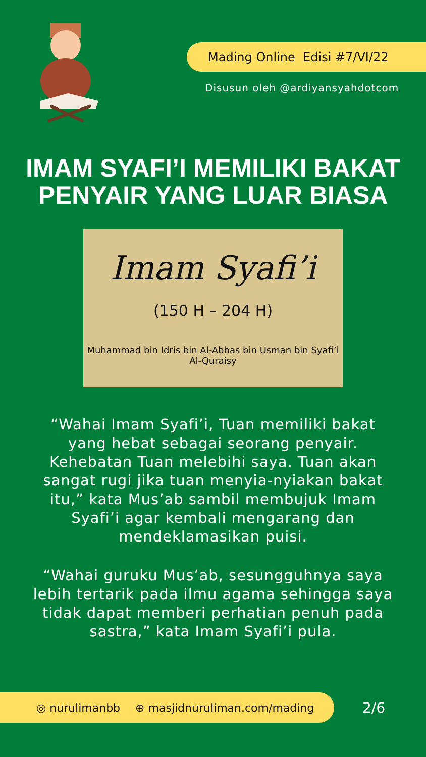Mading Online Edisi #7/VI/22
Disusun oleh @ardiyansyahdotcom
IMAM SYAFI’I MEMILIKI BAKAT
PENYAIR YANG LUAR BIASA
Imam Syafi’i
(150 H – 204 H)
Muhammad bin Idris bin Al-Abbas bin Usman bin Syafi’i Al-Quraisy
“Wahai Imam Syafi’i, Tuan memiliki bakat yang hebat sebagai seorang penyair. Kehebatan Tuan melebihi saya. Tuan akan sangat rugi jika tuan menyia-nyiakan bakat itu,” kata Mus’ab sambil membujuk Imam Syafi’i agar kembali mengarang dan mendeklamasikan puisi.
“Wahai guruku Mus’ab, sesungguhnya saya lebih tertarik pada ilmu agama sehingga saya tidak dapat memberi perhatian penuh pada sastra,” kata Imam Syafi’i pula.
◎ nurulimanbb ⊕ masjidnuruliman.com/mading
2/6